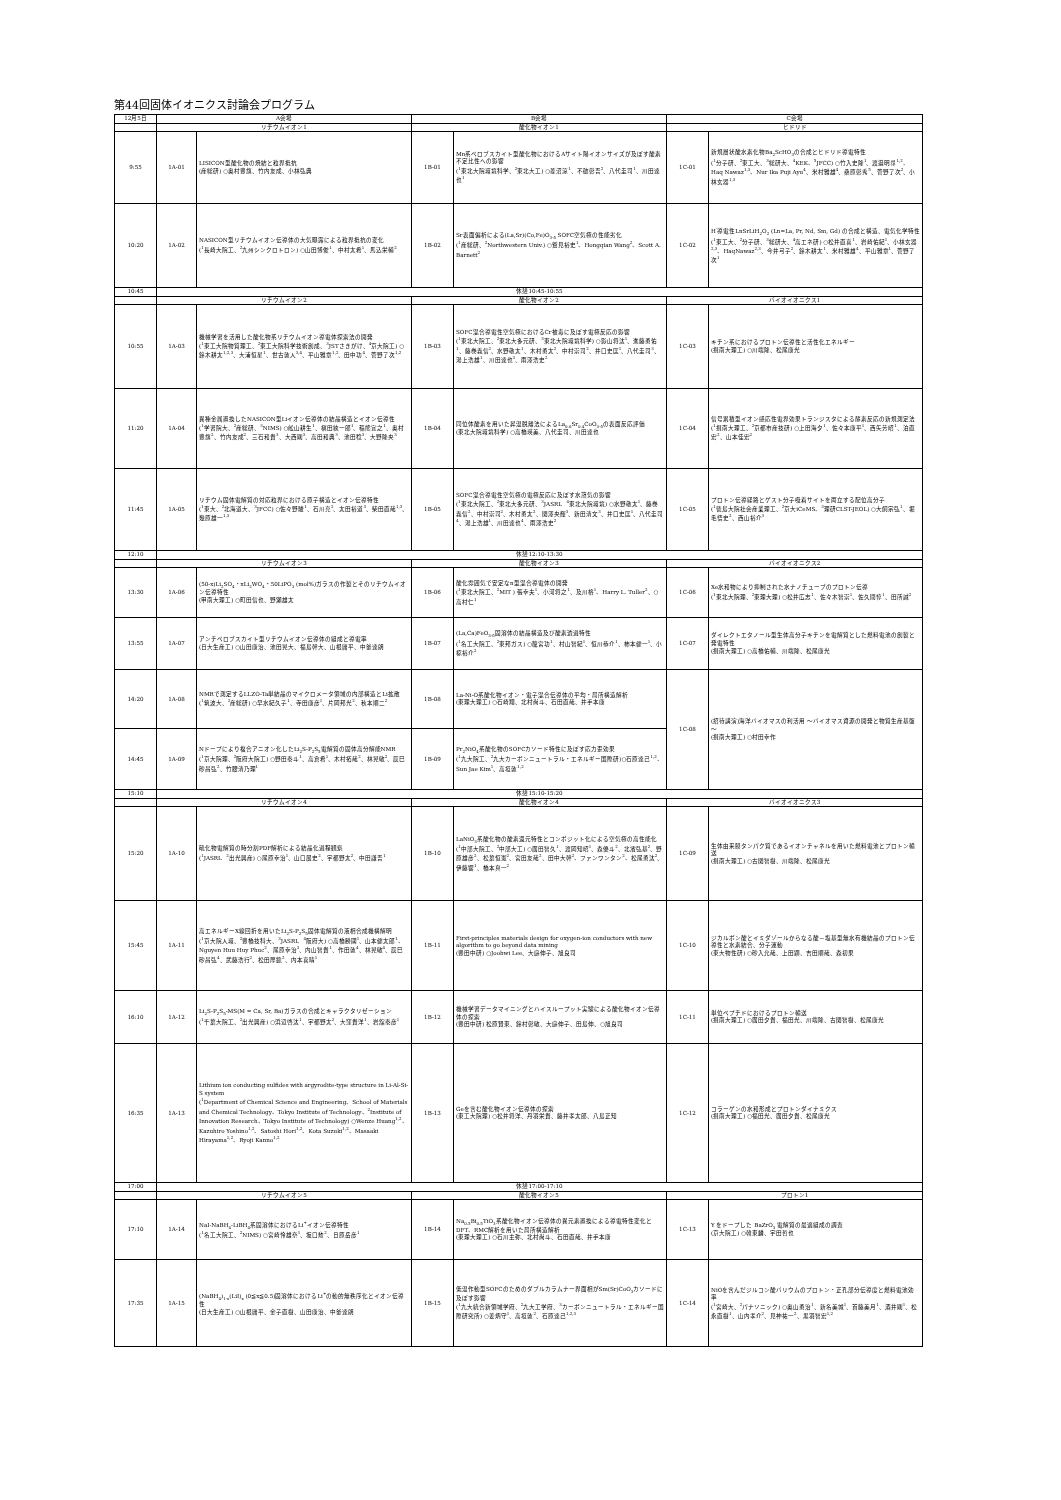第44回固体イオニクス討論会プログラム
| 12月5日 | A会場 | | B会場 | | C会場 | |
| --- | --- | --- | --- | --- | --- | --- |
| | リチウムイオン1 | | 酸化物イオン1 | | ヒドリド | |
| 9:55 | 1A-01 | LISICON型酸化物の焼結と粒界抵抗 (産総研) ○奥村豊旗、竹内友成、小林弘典 | 1B-01 | Mn系ペロブスカイト型酸化物におけるAサイト陽イオンサイズが及ぼす酸素不定比性への影響 (<sup>1</sup>東北大院環境科学、<sup>2</sup>東北大工) ○菱沼涼<sup>1</sup>、不破彰吾<sup>2</sup>、八代圭司<sup>1</sup>、川田達也<sup>1</sup> | 1C-01 | 新規層状酸水素化物Ba<sub>2</sub>ScHO<sub>3</sub>の合成とヒドリド導電特性 (<sup>1</sup>分子研、<sup>2</sup>東工大、<sup>3</sup>総研大、<sup>4</sup>KEK、<sup>5</sup>JFCC) ○竹入史隆<sup>1</sup>、渡邉明尋<sup>1,2</sup>、Haq Nawaz<sup>1,3</sup>、Nur Ika Puji Ayu<sup>4</sup>、米村雅雄<sup>4</sup>、桑原彰秀<sup>5</sup>、菅野了次<sup>2</sup>、小林玄器<sup>1,3</sup> |
| 10:20 | 1A-02 | NASICON型リチウムイオン伝導体の大気曝露による粒界抵抗の変化 (<sup>1</sup>長崎大院工、<sup>2</sup>九州シンクロトロン) ○山田博俊<sup>1</sup>、中村太希<sup>1</sup>、馬込栄輔<sup>2</sup> | 1B-02 | Sr表面偏析による(La,Sr)(Co,Fe)O<sub>3-δ</sub> SOFC空気極の性能劣化 (<sup>1</sup>産総研、<sup>2</sup>Northwestern Univ.) ○鷲見裕史<sup>1</sup>、Hongqian Wang<sup>2</sup>、Scott A. Barnett<sup>2</sup> | 1C-02 | H<sup>-</sup>導電性LnSrLiH<sub>2</sub>O<sub>2</sub> (Ln=La, Pr, Nd, Sm, Gd) の合成と構造、電気化学特性 (<sup>1</sup>東工大、<sup>2</sup>分子研、<sup>3</sup>総研大、<sup>4</sup>高エネ研) ○松井直喜<sup>1</sup>、岩崎佑紀<sup>1</sup>、小林玄器<sup>2,3</sup>、HaqNawaz<sup>2,3</sup>、今井弓子<sup>2</sup>、鈴木耕太<sup>1</sup>、米村雅雄<sup>4</sup>、平山雅章<sup>1</sup>、菅野了次<sup>1</sup> |
| 10:45 | 休憩10:45-10:55 | | | | | |
| | リチウムイオン2 | | 酸化物イオン2 | | バイオイオニクス1 | |
| 10:55 | 1A-03 | 機械学習を活用した酸化物系リチウムイオン導電体探索法の開発 (<sup>1</sup>東工大院物質理工、<sup>2</sup>東工大院科学技術創成、<sup>3</sup>JSTさきがけ、<sup>4</sup>京大院工) ○鈴木耕太<sup>1,2,3</sup>、大浦恒星<sup>1</sup>、世古敦人<sup>3,4</sup>、平山雅章<sup>1,2</sup>、田中功<sup>4</sup>、菅野了次<sup>1,2</sup> | 1B-03 | SOFC混合導電性空気極におけるCr被毒に及ぼす電極反応の影響 (<sup>1</sup>東北大院工、<sup>2</sup>東北大多元研、<sup>3</sup>東北大院環境科学) ○影山将汰<sup>1</sup>、進藤勇佑<sup>1</sup>、藤巻義信<sup>2</sup>、水野敬太<sup>1</sup>、木村勇太<sup>2</sup>、中村崇司<sup>2</sup>、井口史匡<sup>1</sup>、八代圭司<sup>3</sup>、湯上浩雄<sup>1</sup>、川田達也<sup>3</sup>、雨澤浩史<sup>2</sup> | 1C-03 | キチン系におけるプロトン伝導性と活性化エネルギー (摂南大理工) ○川端隆、松尾康光 |
| 11:20 | 1A-04 | 異種金属置換したNASICON型Liイオン伝導体の結晶構造とイオン伝導性 (<sup>1</sup>学習院大、<sup>2</sup>産総研、<sup>3</sup>NIMS) ○舩山耕生<sup>1</sup>、槇田絃一郎<sup>1</sup>、稲熊宜之<sup>1</sup>、奥村豊旗<sup>2</sup>、竹内友成<sup>2</sup>、三石和貴<sup>3</sup>、大西剛<sup>3</sup>、高田和典<sup>3</sup>、池田稔<sup>3</sup>、大野隆央<sup>3</sup> | 1B-04 | 同位体酸素を用いた昇温脱離法によるLa<sub>0.6</sub>Sr<sub>0.4</sub>CoO<sub>3-δ</sub>の表面反応評価 (東北大院環境科学) ○高橋瑛美、八代圭司、川田達也 | 1C-04 | 信号累積型イオン感応性電界効果トランジスタによる酵素反応の新規測定法 (<sup>1</sup>摂南大理工、<sup>2</sup>京都市産技研) ○上田海夕<sup>1</sup>、佐々本康平<sup>1</sup>、西矢芳昭<sup>1</sup>、泊直宏<sup>2</sup>、山本佳宏<sup>2</sup> |
| 11:45 | 1A-05 | リチウム固体電解質の対応粒界における原子構造とイオン伝導特性 (<sup>1</sup>東大、<sup>2</sup>北海道大、<sup>3</sup>JFCC) ○佐々野駿<sup>1</sup>、石川亮<sup>2</sup>、太田裕道<sup>3</sup>、柴田直哉<sup>1,3</sup>、幾原雄一<sup>1,3</sup> | 1B-05 | SOFC混合導電性空気極の電極反応に及ぼす水蒸気の影響 (<sup>1</sup>東北大院工、<sup>2</sup>東北大多元研、<sup>3</sup>JASRI、<sup>4</sup>東北大院環境) ○水野敬太<sup>1</sup>、藤巻義信<sup>2</sup>、中村崇司<sup>2</sup>、木村勇太<sup>2</sup>、関澤央輝<sup>3</sup>、新田清文<sup>3</sup>、井口史匡<sup>1</sup>、八代圭司<sup>4</sup>、湯上浩雄<sup>1</sup>、川田達也<sup>4</sup>、雨澤浩史<sup>2</sup> | 1C-05 | プロトン伝導経路とゲスト分子吸着サイトを両立する配位高分子 (<sup>1</sup>徳島大院社会産業理工、<sup>2</sup>京大iCeMS、<sup>3</sup>理研CLST-JEOL) ○大飼宗弘<sup>1</sup>、堀毛悟史<sup>2</sup>、西山裕介<sup>3</sup> |
| 12:10 | 休憩12:10-13:30 | | | | | |
| | リチウムイオン3 | | 酸化物イオン3 | | バイオイオニクス2 | |
| 13:30 | 1A-06 | (50-x)Li<sub>2</sub>SO<sub>4</sub>・xLi<sub>2</sub>WO<sub>4</sub>・50LiPO<sub>3</sub> (mol%)ガラスの作製とそのリチウムイオン伝導特性 (甲南大理工) ○町田信也、野瀬雄太 | 1B-06 | 酸化雰囲気で安定なn型混合導電体の開発 (<sup>1</sup>東北大院工、<sup>2</sup>MIT ) 張幸夫<sup>1</sup>、小河将之<sup>1</sup>、及川格<sup>1</sup>、Harry L. Tuller<sup>2</sup>、○高村仁<sup>1</sup> | 1C-06 | Xe水和物により抑制された水ナノチューブのプロトン伝導 (<sup>1</sup>東北大院理、<sup>2</sup>東理大理) ○松井広志<sup>1</sup>、佐々木智崇<sup>1</sup>、佐久間惇<sup>1</sup>、田所誠<sup>2</sup> |
| 13:55 | 1A-07 | アンチペロブスカイト型リチウムイオン伝導体の組成と導電率 (日大生産工) ○山田康治、池田晃大、福島幹大、山根庸平、中釜達朗 | 1B-07 | (La,Ca)FeO<sub>3-δ</sub>固溶体の結晶構造及び酸素透過特性 (<sup>1</sup>名工大院工、<sup>2</sup>東邦ガス) ○籠宮功<sup>1</sup>、村山智紀<sup>1</sup>、恒川恭介<sup>1</sup>、柿本健一<sup>1</sup>、小椋裕介<sup>2</sup> | 1C-07 | ダイレクトエタノール型生体高分子キチンを電解質とした燃料電池の創製と発電特性 (摂南大理工) ○高橋佑輔、川端隆、松尾康光 |
| 14:20 | 1A-08 | NMRで測定するLLZO-Ta単結晶のマイクロメータ領域の内部構造とLi拡散 (<sup>1</sup>筑波大、<sup>2</sup>産総研) ○早水紀久子<sup>1</sup>、寺田康彦<sup>1</sup>、片岡邦光<sup>2</sup>、秋本順二<sup>2</sup> | 1B-08 | La-Ni-O系酸化物イオン・電子混合伝導体の平均・局所構造解析 (東理大理工) ○石崎翔、北村尚斗、石田直哉、井手本康 | 1C-08 | (招待講演)海洋バイオマスの利活用 ～バイオマス資源の開発と物質生産基盤～ (摂南大理工) ○村田幸作 |
| 14:45 | 1A-09 | Nドープにより複合アニオン化したLi<sub>2</sub>S-P<sub>2</sub>S<sub>5</sub>電解質の固体高分解能NMR (<sup>1</sup>京大院理、<sup>2</sup>阪府大院工) ○野田泰斗<sup>1</sup>、高倉希<sup>1</sup>、木村拓哉<sup>2</sup>、林晃敏<sup>2</sup>、辰巳砂昌弘<sup>2</sup>、竹腰清乃理<sup>1</sup> | 1B-09 | Pr<sub>2</sub>NiO<sub>4</sub>系酸化物のSOFCカソード特性に及ぼす応力歪効果 (<sup>1</sup>九大院工、<sup>2</sup>九大カーボンニュートラル・エネルギー国際研)○石原達己<sup>1,2</sup>、Sun Jae Kim<sup>1</sup>、高垣敦<sup>1,2</sup> | | |
| 15:10 | 休憩15:10-15:20 | | | | | |
| | リチウムイオン4 | | 酸化物イオン4 | | バイオイオニクス3 | |
| 15:20 | 1A-10 | 硫化物電解質の時分割PDF解析による結晶化過程観察 (<sup>1</sup>JASRI、<sup>2</sup>出光興産) ○尾原幸治<sup>1</sup>、山口展史<sup>2</sup>、宇都野太<sup>2</sup>、中田謙吾<sup>1</sup> | 1B-10 | LaNiO<sub>3</sub>系酸化物の酸素還元特性とコンポジット化による空気極の高性能化 (<sup>1</sup>中部大院工、<sup>2</sup>中部大工) ○廣田智久<sup>1</sup>、渡岡知昭<sup>1</sup>、森優斗<sup>2</sup>、北濱弘基<sup>2</sup>、野原雄彦<sup>2</sup>、松葉恒憲<sup>2</sup>、宮田友哉<sup>2</sup>、田中大幹<sup>2</sup>、ファンワンタン<sup>2</sup>、松尾勇汰<sup>2</sup>、伊藤響<sup>1</sup>、橋本真一<sup>2</sup> | 1C-09 | 生体由来膜タンパク質であるイオンチャネルを用いた燃料電池とプロトン輸送 (摂南大理工) ○古関智樹、川端隆、松尾康光 |
| 15:45 | 1A-11 | 高エネルギーX線回折を用いたLi<sub>2</sub>S-P<sub>2</sub>S<sub>5</sub>固体電解質の液相合成機構解明 (<sup>1</sup>京大院人環、<sup>2</sup>豊橋技科大、<sup>3</sup>JASRI、<sup>4</sup>阪府大) ○高橋勝國<sup>1</sup>、山本健太郎<sup>1</sup>、Nguyen Huu Huy Phuc<sup>2</sup>、尾原幸治<sup>3</sup>、内山智貴<sup>1</sup>、作田敦<sup>4</sup>、林晃敏<sup>4</sup>、辰巳砂昌弘<sup>4</sup>、武藤浩行<sup>2</sup>、松田厚範<sup>2</sup>、内本喜晴<sup>1</sup> | 1B-11 | First-principles materials design for oxygen-ion conductors with new algorithm to go beyond data mining (豊田中研) ○Joohwi Lee、大庭伸子、旭良司 | 1C-10 | ジカルボン酸とイミダゾールからなる酸－塩基型無水有機結晶のプロトン伝導性と水素結合、分子運動 (東大物性研) ○砂入允哉、上田顕、吉田順哉、森初果 |
| 16:10 | 1A-12 | Li<sub>2</sub>S-P<sub>2</sub>S<sub>5</sub>-MS(M = Ca, Sr, Ba)ガラスの合成とキャラクタリゼーション (<sup>1</sup>千葉大院工、<sup>2</sup>出光興産) ○浜辺啓汰<sup>1</sup>、宇都野太<sup>2</sup>、大窪貴洋<sup>1</sup>、岩舘泰彦<sup>1</sup> | 1B-12 | 機械学習データマイニングとハイスループット実験による酸化物イオン伝導体の探索 (豊田中研) 松原賢東、鈴村彰敏、大庭伸子、田島伸、○旭良司 | 1C-11 | 単位ペプチドにおけるプロトン輸送 (摂南大理工) ○廣田夕貴、福田光、川端隆、古関智樹、松尾康光 |
| 16:35 | 1A-13 | Lithium ion conducting sulfides with argyrodite-type structure in Li-Al-Si-S system (<sup>1</sup>Department of Chemical Science and Engineering、School of Materials and Chemical Technology、Tokyo Institute of Technology、<sup>2</sup>Institute of Innovation Research、Tokyo Institute of Technology) ○Wenze Huang<sup>1,2</sup>、Kazuhiro Yoshino<sup>1,2</sup>、Satoshi Hori<sup>1,2</sup>、Kota Suzuki<sup>1,2</sup>、Masaaki Hirayama<sup>1,2</sup>、Ryoji Kanno<sup>1,2</sup> | 1B-13 | Geを含む酸化物イオン伝導体の探索 (東工大院理) ○松井将洋、丹羽栄貴、藤井孝太郎、八島正知 | 1C-12 | コラーゲンの水和形成とプロトンダイナミクス (摂南大理工) ○福田光、廣田夕貴、松尾康光 |
| 17:00 | 休憩17:00-17:10 | | | | | |
| | リチウムイオン5 | | 酸化物イオン5 | | プロトン1 | |
| 17:10 | 1A-14 | NaI-NaBH<sub>4</sub>-LiBH<sub>4</sub>系固溶体におけるLi<sup>+</sup>イオン伝導特性 (<sup>1</sup>名工大院工、<sup>2</sup>NIMS) ○宮崎怜雄奈<sup>1</sup>、坂口勲<sup>2</sup>、日原岳彦<sup>1</sup> | 1B-14 | Na<sub>0.5</sub>Bi<sub>0.5</sub>TiO<sub>3</sub>系酸化物イオン伝導体の異元素置換による導電特性変化とDFT、RMC解析を用いた局所構造解析 (東理大理工) ○石川主弥、北村尚斗、石田直哉、井手本康 | 1C-13 | Y をドープした BaZrO<sub>3</sub> 電解質の最適組成の調査 (京大院工) ○韓東麟、宇田哲也 |
| 17:35 | 1A-15 | (NaBH<sub>4</sub>)<sub>1-x</sub>(LiI)<sub>x</sub> (0≦x≦0.5)固溶体におけるLi<sup>+</sup>の動的無秩序化とイオン伝導性 (日大生産工) ○山根庸平、金子直樹、山田康治、中釜達朗 | 1B-15 | 低温作動型SOFCのためのダブルカラムナー界面相がSm(Sr)CoO<sub>3</sub>カソードに及ぼす影響 (<sup>1</sup>九大統合新領域学府、<sup>2</sup>九大工学府、<sup>3</sup>カーボンニュートラル・エネルギー国際研究所) ○姜炳守<sup>1</sup>、高垣敦<sup>2</sup>、石原達己<sup>1,2,3</sup> | 1C-14 | NiOを含んだジルコン酸バリウムのプロトン・正孔部分伝導度と燃料電池効率 (<sup>1</sup>宮崎大、<sup>2</sup>パナソニック) ○奥山勇治<sup>1</sup>、新名美城<sup>1</sup>、首藤美月<sup>1</sup>、酒井剛<sup>1</sup>、松永直樹<sup>1</sup>、山内孝介<sup>2</sup>、見神祐一<sup>2</sup>、黒羽智宏<sup>1,2</sup> |